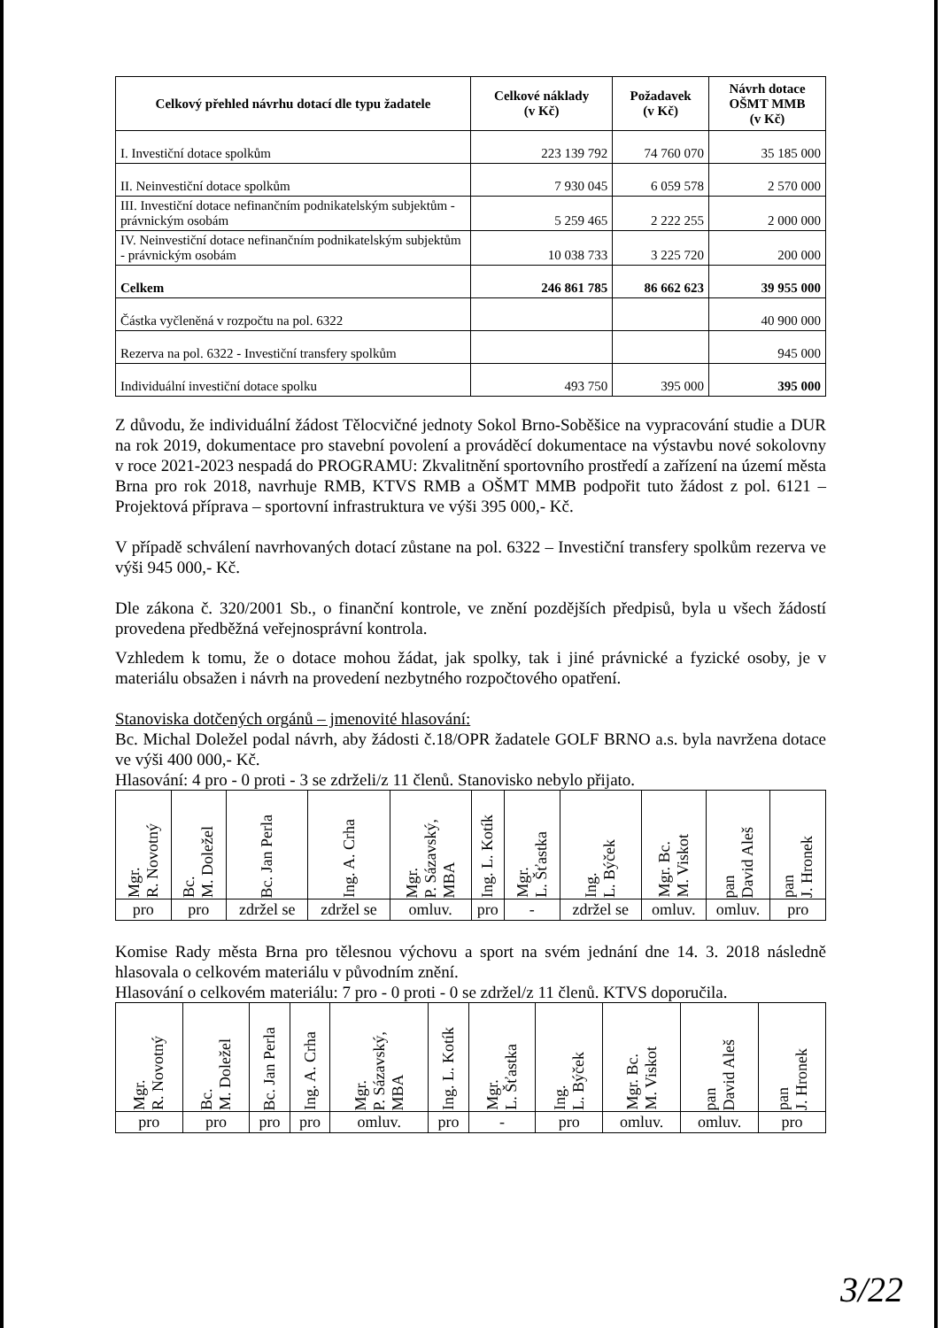| Celkový přehled návrhu dotací dle typu žadatele | Celkové náklady (v Kč) | Požadavek (v Kč) | Návrh dotace OŠMT MMB (v Kč) |
| --- | --- | --- | --- |
| I. Investiční dotace spolkům | 223 139 792 | 74 760 070 | 35 185 000 |
| II. Neinvestiční dotace spolkům | 7 930 045 | 6 059 578 | 2 570 000 |
| III. Investiční dotace nefinančním podnikatelským subjektům - právnickým osobám | 5 259 465 | 2 222 255 | 2 000 000 |
| IV. Neinvestiční dotace nefinančním podnikatelským subjektům - právnickým osobám | 10 038 733 | 3 225 720 | 200 000 |
| Celkem | 246 861 785 | 86 662 623 | 39 955 000 |
| Částka vyčleněná v rozpočtu na pol. 6322 | | | 40 900 000 |
| Rezerva na pol. 6322 - Investiční transfery spolkům | | | 945 000 |
| Individuální investiční dotace spolku | 493 750 | 395 000 | 395 000 |
Z důvodu, že individuální žádost Tělocvičné jednoty Sokol Brno-Soběšice na vypracování studie a DUR na rok 2019, dokumentace pro stavební povolení a prováděcí dokumentace na výstavbu nové sokolovny v roce 2021-2023 nespadá do PROGRAMU: Zkvalitnění sportovního prostředí a zařízení na území města Brna pro rok 2018, navrhuje RMB, KTVS RMB a OŠMT MMB podpořit tuto žádost z pol. 6121 – Projektová příprava – sportovní infrastruktura ve výši 395 000,- Kč.
V případě schválení navrhovaných dotací zůstane na pol. 6322 – Investiční transfery spolkům rezerva ve výši 945 000,- Kč.
Dle zákona č. 320/2001 Sb., o finanční kontrole, ve znění pozdějších předpisů, byla u všech žádostí provedena předběžná veřejnosprávní kontrola.
Vzhledem k tomu, že o dotace mohou žádat, jak spolky, tak i jiné právnické a fyzické osoby, je v materiálu obsažen i návrh na provedení nezbytného rozpočtového opatření.
Stanoviska dotčených orgánů – jmenovité hlasování:
Bc. Michal Doležel podal návrh, aby žádosti č.18/OPR žadatele GOLF BRNO a.s. byla navržena dotace ve výši 400 000,- Kč.
Hlasování: 4 pro - 0 proti - 3 se zdrželi/z 11 členů. Stanovisko nebylo přijato.
| Mgr. R. Novotný | Bc. M. Doležel | Bc. Jan Perla | Ing. A. Crha | Mgr. P. Sázavský, MBA | Ing. L. Kotík | Mgr. L. Šťastka | Ing. L. Býček | Mgr. Bc. M. Viskot | pan David Aleš | pan J. Hronek |
| pro | pro | zdržel se | zdržel se | omluv. | pro | - | zdržel se | omluv. | omluv. | pro |
Komise Rady města Brna pro tělesnou výchovu a sport na svém jednání dne 14. 3. 2018 následně hlasovala o celkovém materiálu v původním znění.
Hlasování o celkovém materiálu: 7 pro - 0 proti - 0 se zdržel/z 11 členů. KTVS doporučila.
| Mgr. R. Novotný | Bc. M. Doležel | Bc. Jan Perla | Ing. A. Crha | Mgr. P. Sázavský, MBA | Ing. L. Kotík | Mgr. L. Šťastka | Ing. L. Býček | Mgr. Bc. M. Viskot | pan David Aleš | pan J. Hronek |
| pro | pro | pro | pro | omluv. | pro | - | pro | omluv. | omluv. | pro |
3/22